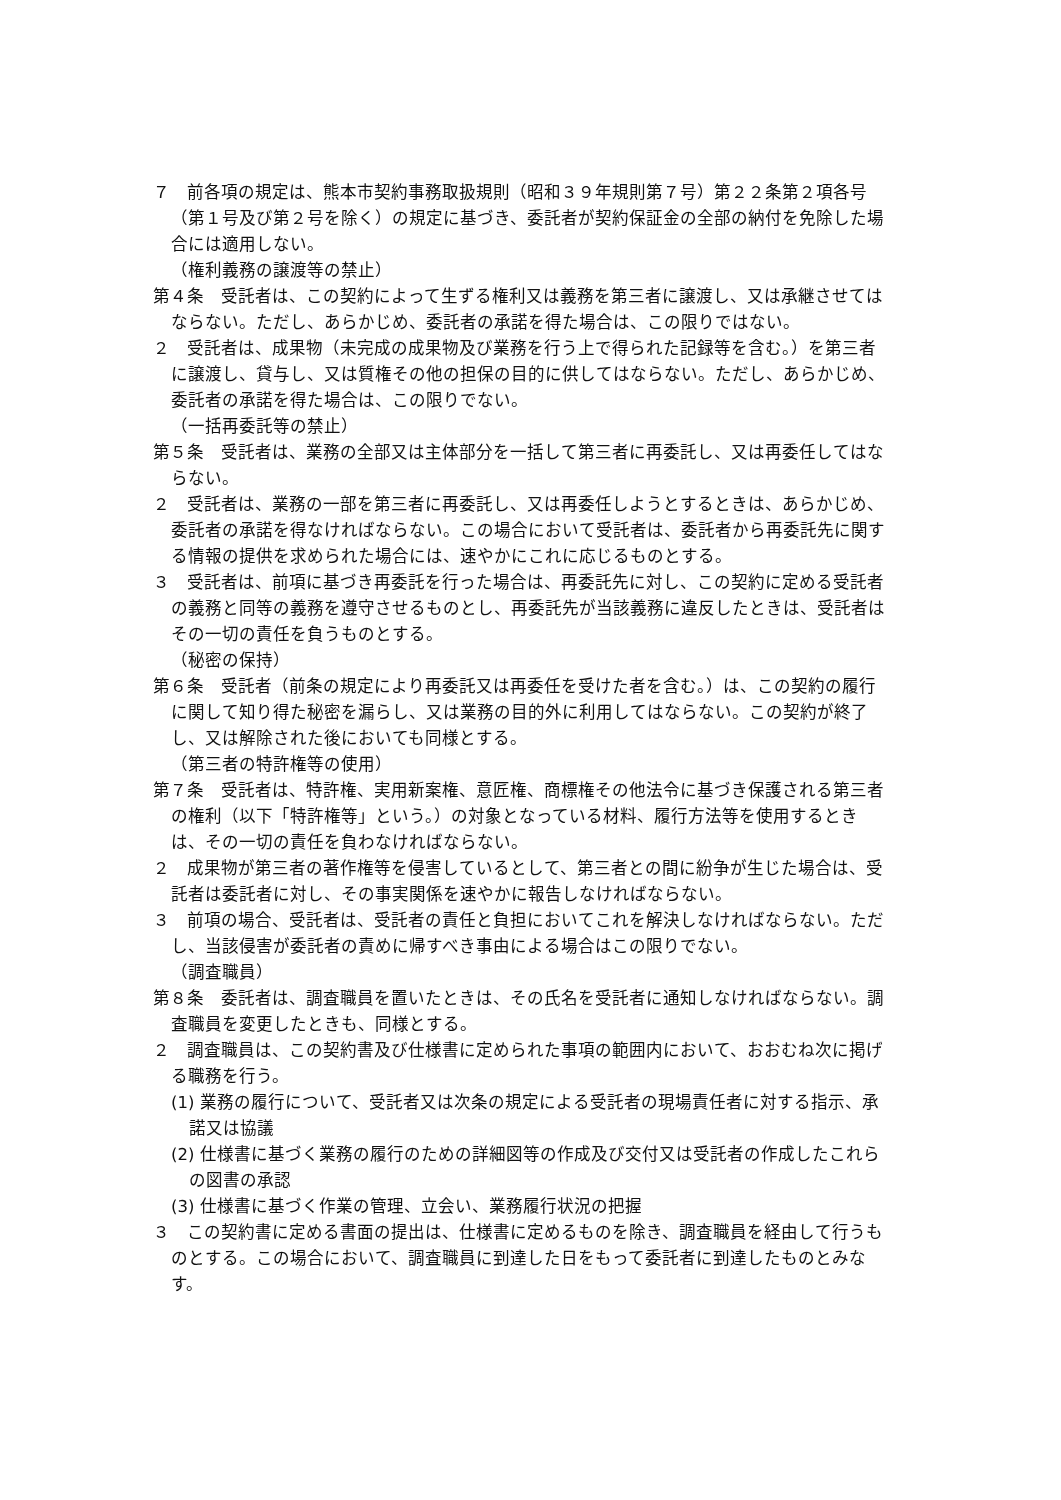７　前各項の規定は、熊本市契約事務取扱規則（昭和３９年規則第７号）第２２条第２項各号（第１号及び第２号を除く）の規定に基づき、委託者が契約保証金の全部の納付を免除した場合には適用しない。
（権利義務の譲渡等の禁止）
第４条　受託者は、この契約によって生ずる権利又は義務を第三者に譲渡し、又は承継させてはならない。ただし、あらかじめ、委託者の承諾を得た場合は、この限りではない。
２　受託者は、成果物（未完成の成果物及び業務を行う上で得られた記録等を含む。）を第三者に譲渡し、貸与し、又は質権その他の担保の目的に供してはならない。ただし、あらかじめ、委託者の承諾を得た場合は、この限りでない。
（一括再委託等の禁止）
第５条　受託者は、業務の全部又は主体部分を一括して第三者に再委託し、又は再委任してはならない。
２　受託者は、業務の一部を第三者に再委託し、又は再委任しようとするときは、あらかじめ、委託者の承諾を得なければならない。この場合において受託者は、委託者から再委託先に関する情報の提供を求められた場合には、速やかにこれに応じるものとする。
３　受託者は、前項に基づき再委託を行った場合は、再委託先に対し、この契約に定める受託者の義務と同等の義務を遵守させるものとし、再委託先が当該義務に違反したときは、受託者はその一切の責任を負うものとする。
（秘密の保持）
第６条　受託者（前条の規定により再委託又は再委任を受けた者を含む。）は、この契約の履行に関して知り得た秘密を漏らし、又は業務の目的外に利用してはならない。この契約が終了し、又は解除された後においても同様とする。
（第三者の特許権等の使用）
第７条　受託者は、特許権、実用新案権、意匠権、商標権その他法令に基づき保護される第三者の権利（以下「特許権等」という。）の対象となっている材料、履行方法等を使用するときは、その一切の責任を負わなければならない。
２　成果物が第三者の著作権等を侵害しているとして、第三者との間に紛争が生じた場合は、受託者は委託者に対し、その事実関係を速やかに報告しなければならない。
３　前項の場合、受託者は、受託者の責任と負担においてこれを解決しなければならない。ただし、当該侵害が委託者の責めに帰すべき事由による場合はこの限りでない。
（調査職員）
第８条　委託者は、調査職員を置いたときは、その氏名を受託者に通知しなければならない。調査職員を変更したときも、同様とする。
２　調査職員は、この契約書及び仕様書に定められた事項の範囲内において、おおむね次に掲げる職務を行う。
(1) 業務の履行について、受託者又は次条の規定による受託者の現場責任者に対する指示、承諾又は協議
(2) 仕様書に基づく業務の履行のための詳細図等の作成及び交付又は受託者の作成したこれらの図書の承認
(3) 仕様書に基づく作業の管理、立会い、業務履行状況の把握
３　この契約書に定める書面の提出は、仕様書に定めるものを除き、調査職員を経由して行うものとする。この場合において、調査職員に到達した日をもって委託者に到達したものとみなす。